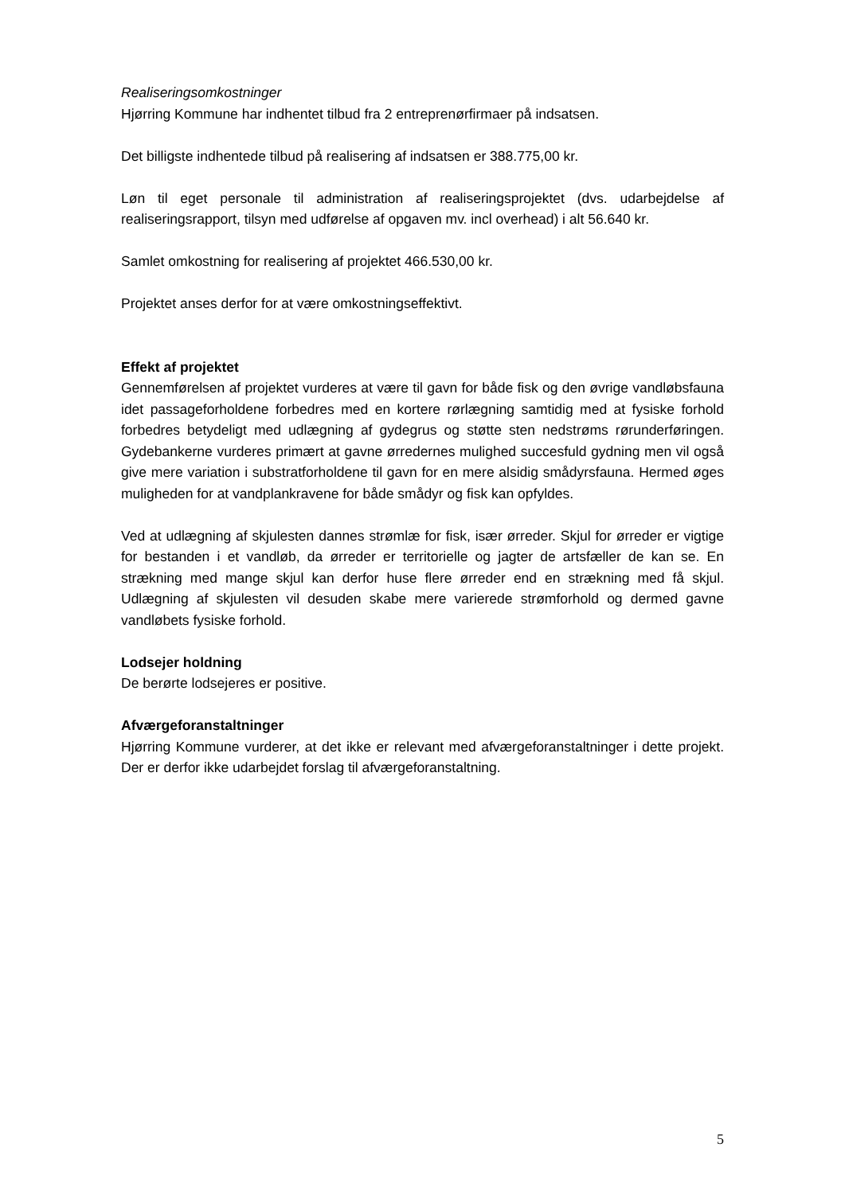Realiseringsomkostninger
Hjørring Kommune har indhentet tilbud fra 2 entreprenørfirmaer på indsatsen.
Det billigste indhentede tilbud på realisering af indsatsen er 388.775,00 kr.
Løn til eget personale til administration af realiseringsprojektet (dvs. udarbejdelse af realiseringsrapport, tilsyn med udførelse af opgaven mv. incl overhead) i alt 56.640 kr.
Samlet omkostning for realisering af projektet 466.530,00 kr.
Projektet anses derfor for at være omkostningseffektivt.
Effekt af projektet
Gennemførelsen af projektet vurderes at være til gavn for både fisk og den øvrige vandløbsfauna idet passageforholdene forbedres med en kortere rørlægning samtidig med at fysiske forhold forbedres betydeligt med udlægning af gydegrus og støtte sten nedstrøms rørunderføringen. Gydebankerne vurderes primært at gavne ørredernes mulighed succesfuld gydning men vil også give mere variation i substratforholdene til gavn for en mere alsidig smådyrsfauna. Hermed øges muligheden for at vandplankravene for både smådyr og fisk kan opfyldes.
Ved at udlægning af skjulesten dannes strømlæ for fisk, især ørreder. Skjul for ørreder er vigtige for bestanden i et vandløb, da ørreder er territorielle og jagter de artsfæller de kan se. En strækning med mange skjul kan derfor huse flere ørreder end en strækning med få skjul. Udlægning af skjulesten vil desuden skabe mere varierede strømforhold og dermed gavne vandløbets fysiske forhold.
Lodsejer holdning
De berørte lodsejeres er positive.
Afværgeforanstaltninger
Hjørring Kommune vurderer, at det ikke er relevant med afværgeforanstaltninger i dette projekt. Der er derfor ikke udarbejdet forslag til afværgeforanstaltning.
5